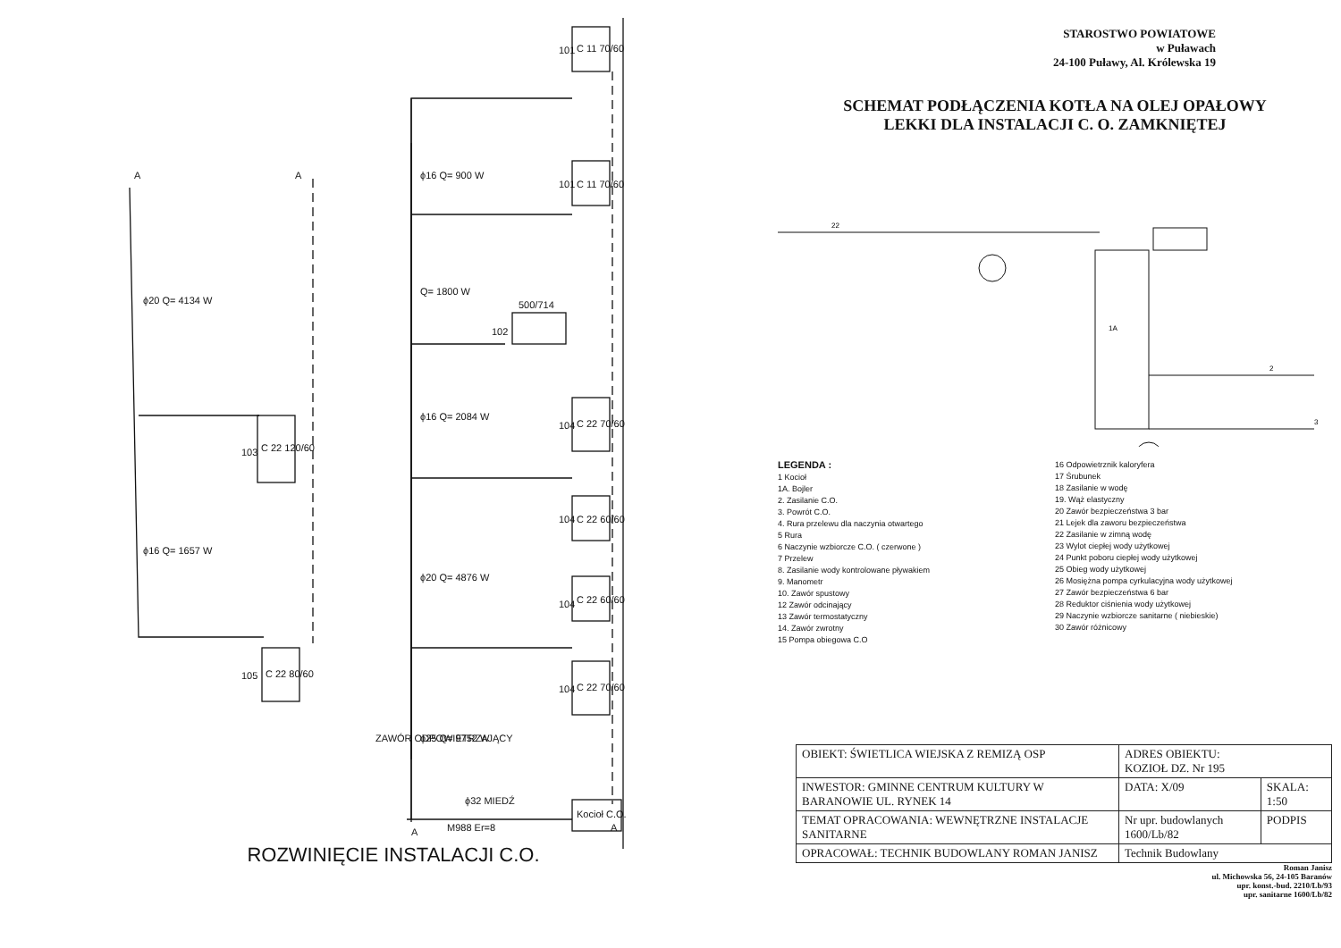101
101
102
104
104
104
104
103
105
C 11 70/60
C 11 70/60
500/714
C 22 70/60
C 22 60/60
C 22 60/60
C 22 70/60
C 22 120/60
C 22 80/60
ϕ16 Q= 900 W
Q= 1800 W
ϕ16 Q= 2084 W
ϕ20 Q= 4876 W
ϕ25 Q= 9752 W
ϕ20 Q= 4134 W
ϕ16 Q= 1657 W
M988 Er=8
ϕ32 MIEDŹ
Kocioł C.O.
ZAWÓR ODPOWIETRZAJĄCY
A
A
A
A
ROZWINIĘCIE INSTALACJI C.O.
STAROSTWO POWIATOWE
w Puławach
24-100 Puławy, Al. Królewska 19
SCHEMAT PODŁĄCZENIA KOTŁA NA OLEJ OPAŁOWY
LEKKI DLA INSTALACJI C. O. ZAMKNIĘTEJ
22
1A
2
3
LEGENDA :
1 Kocioł
1A. Bojler
2. Zasilanie C.O.
3. Powrót C.O.
4. Rura przelewu dla naczynia otwartego
5 Rura
6 Naczynie wzbiorcze C.O. ( czerwone )
7 Przelew
8. Zasilanie wody kontrolowane pływakiem
9. Manometr
10. Zawór spustowy
12 Zawór odcinający
13 Zawór termostatyczny
14. Zawór zwrotny
15 Pompa obiegowa C.O
16 Odpowietrznik kaloryfera
17 Śrubunek
18 Zasilanie w wodę
19. Wąż elastyczny
20 Zawór bezpieczeństwa 3 bar
21 Lejek dla zaworu bezpieczeństwa
22 Zasilanie w zimną wodę
23 Wylot ciepłej wody użytkowej
24 Punkt poboru ciepłej wody użytkowej
25 Obieg wody użytkowej
26 Mosiężna pompa cyrkulacyjna wody użytkowej
27 Zawór bezpieczeństwa 6 bar
28 Reduktor ciśnienia wody użytkowej
29 Naczynie wzbiorcze sanitarne ( niebieskie)
30 Zawór różnicowy
| OBIEKT: ŚWIETLICA WIEJSKA Z REMIZĄ OSP | ADRES OBIEKTU: KOZIOŁ DZ. Nr 195 | |
| INWESTOR: GMINNE CENTRUM KULTURY W BARANOWIE UL. RYNEK 14 | DATA: X/09 | SKALA: 1:50 |
| TEMAT OPRACOWANIA: WEWNĘTRZNE INSTALACJE SANITARNE | Nr upr. budowlanych 1600/Lb/82 | PODPIS |
| OPRACOWAŁ: TECHNIK BUDOWLANY ROMAN JANISZ | Technik Budowlany | |
Roman Janisz
ul. Michowska 56, 24-105 Baranów
upr. konst.-bud. 2210/Lb/93
upr. sanitarne 1600/Lb/82